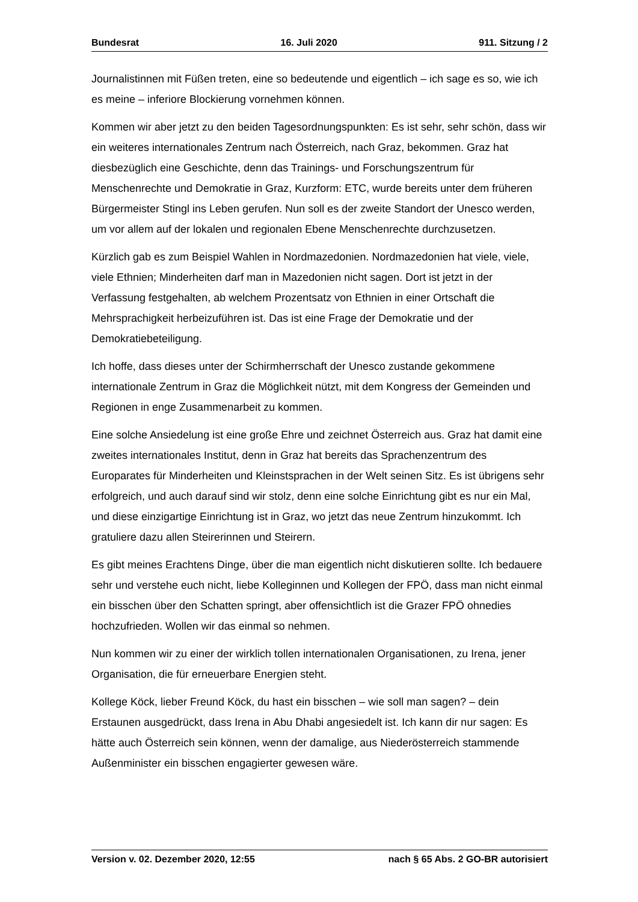Bundesrat 16. Juli 2020 911. Sitzung / 2
Journalistinnen mit Füßen treten, eine so bedeutende und eigentlich – ich sage es so, wie ich es meine – inferiore Blockierung vornehmen können.
Kommen wir aber jetzt zu den beiden Tagesordnungspunkten: Es ist sehr, sehr schön, dass wir ein weiteres internationales Zentrum nach Österreich, nach Graz, bekommen. Graz hat diesbezüglich eine Geschichte, denn das Trainings- und Forschungszentrum für Menschenrechte und Demokratie in Graz, Kurzform: ETC, wurde bereits unter dem früheren Bürgermeister Stingl ins Leben gerufen. Nun soll es der zweite Standort der Unesco werden, um vor allem auf der lokalen und regionalen Ebene Menschenrechte durchzusetzen.
Kürzlich gab es zum Beispiel Wahlen in Nordmazedonien. Nordmazedonien hat viele, viele, viele Ethnien; Minderheiten darf man in Mazedonien nicht sagen. Dort ist jetzt in der Verfassung festgehalten, ab welchem Prozentsatz von Ethnien in einer Ortschaft die Mehrsprachigkeit herbeizuführen ist. Das ist eine Frage der Demokratie und der Demokratiebeteiligung.
Ich hoffe, dass dieses unter der Schirmherrschaft der Unesco zustande gekommene internationale Zentrum in Graz die Möglichkeit nützt, mit dem Kongress der Gemeinden und Regionen in enge Zusammenarbeit zu kommen.
Eine solche Ansiedelung ist eine große Ehre und zeichnet Österreich aus. Graz hat damit eine zweites internationales Institut, denn in Graz hat bereits das Sprachenzentrum des Europarates für Minderheiten und Kleinstsprachen in der Welt seinen Sitz. Es ist übrigens sehr erfolgreich, und auch darauf sind wir stolz, denn eine solche Einrichtung gibt es nur ein Mal, und diese einzigartige Einrichtung ist in Graz, wo jetzt das neue Zentrum hinzukommt. Ich gratuliere dazu allen Steirerinnen und Steirern.
Es gibt meines Erachtens Dinge, über die man eigentlich nicht diskutieren sollte. Ich bedauere sehr und verstehe euch nicht, liebe Kolleginnen und Kollegen der FPÖ, dass man nicht einmal ein bisschen über den Schatten springt, aber offensichtlich ist die Grazer FPÖ ohnedies hochzufrieden. Wollen wir das einmal so nehmen.
Nun kommen wir zu einer der wirklich tollen internationalen Organisationen, zu Irena, jener Organisation, die für erneuerbare Energien steht.
Kollege Köck, lieber Freund Köck, du hast ein bisschen – wie soll man sagen? – dein Erstaunen ausgedrückt, dass Irena in Abu Dhabi angesiedelt ist. Ich kann dir nur sagen: Es hätte auch Österreich sein können, wenn der damalige, aus Niederösterreich stammende Außenminister ein bisschen engagierter gewesen wäre.
Version v. 02. Dezember 2020, 12:55 nach § 65 Abs. 2 GO-BR autorisiert